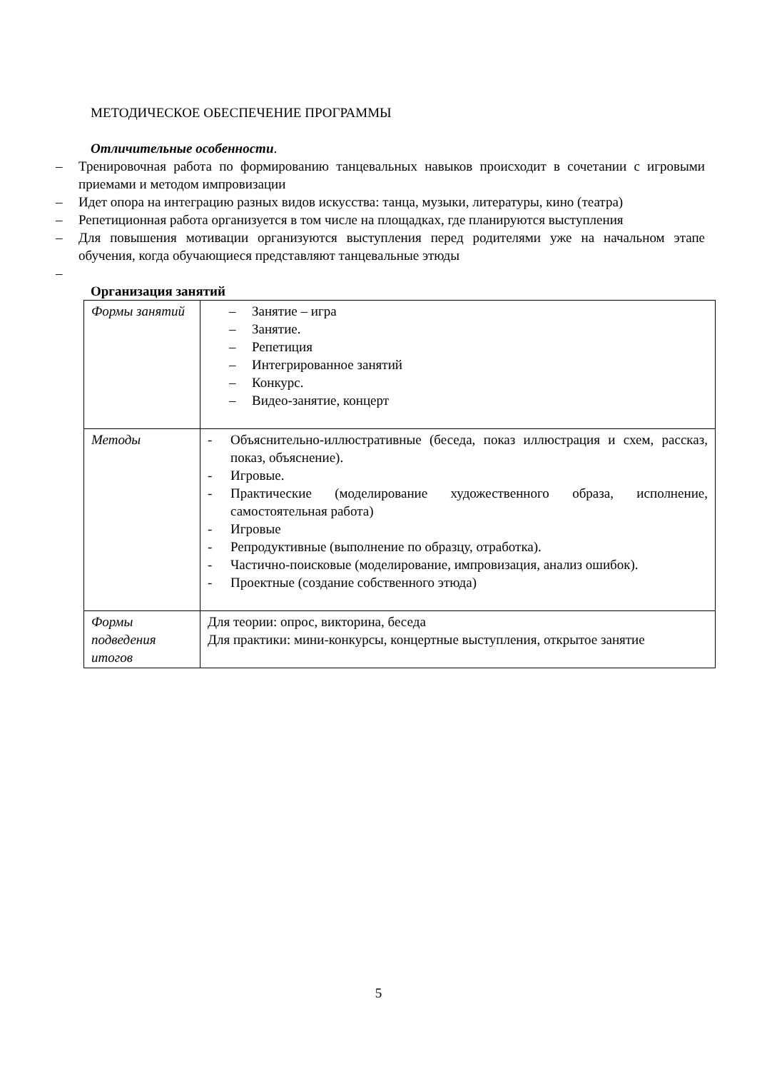МЕТОДИЧЕСКОЕ ОБЕСПЕЧЕНИЕ ПРОГРАММЫ
Отличительные особенности.
– Тренировочная работа по формированию танцевальных навыков происходит в сочетании с игровыми приемами и методом импровизации
– Идет опора на интеграцию разных видов искусства: танца, музыки, литературы, кино (театра)
– Репетиционная работа организуется в том числе на площадках, где планируются выступления
– Для повышения мотивации организуются выступления перед родителями уже на начальном этапе обучения, когда обучающиеся представляют танцевальные этюды
–
Организация занятий
| Формы занятий | – Занятие – игра – Занятие. – Репетиция – Интегрированное занятий – Конкурс. – Видео-занятие, концерт |
| Методы | - Объяснительно-иллюстративные (беседа, показ иллюстрация и схем, рассказ, показ, объяснение). - Игровые. - Практические (моделирование художественного образа, исполнение, самостоятельная работа) - Игровые - Репродуктивные (выполнение по образцу, отработка). - Частично-поисковые (моделирование, импровизация, анализ ошибок). - Проектные (создание собственного этюда) |
| Формы подведения итогов | Для теории: опрос, викторина, беседа Для практики: мини-конкурсы, концертные выступления, открытое занятие |
5